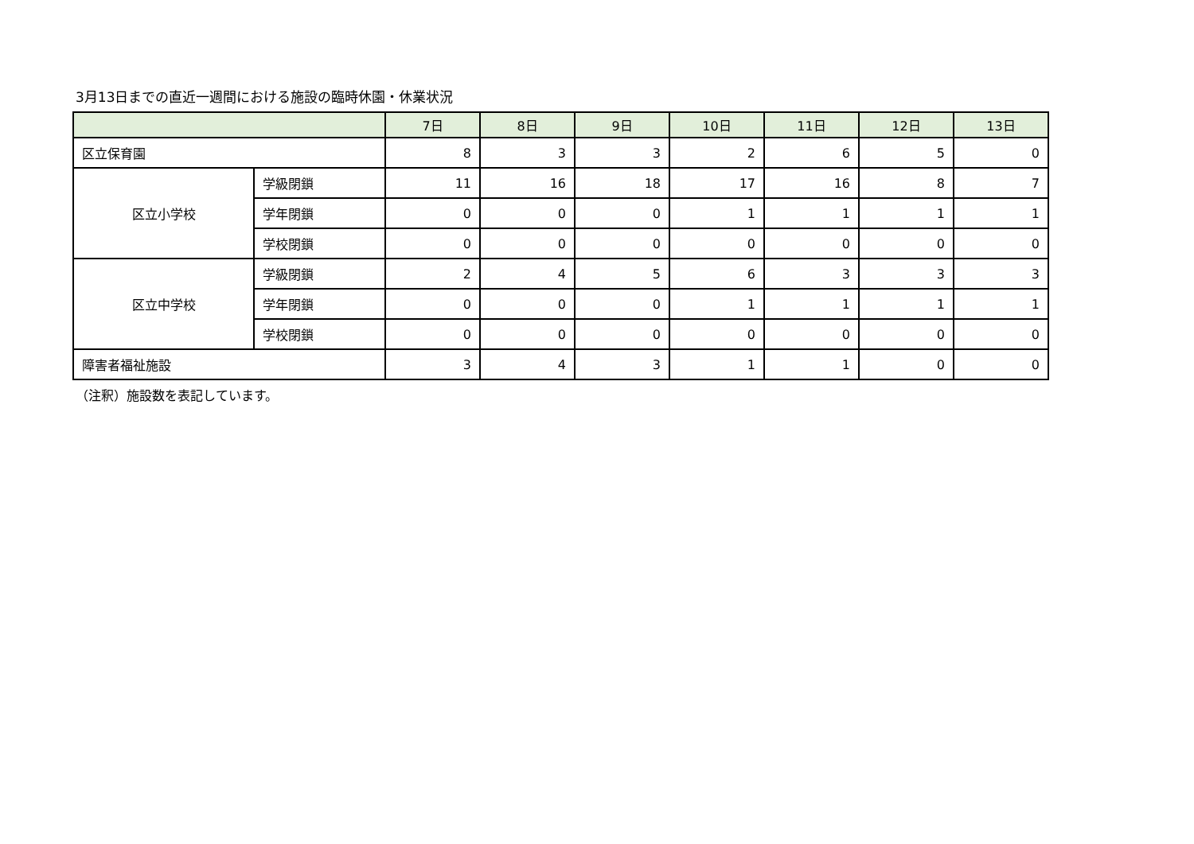3月13日までの直近一週間における施設の臨時休園・休業状況
| | | 7日 | 8日 | 9日 | 10日 | 11日 | 12日 | 13日 |
| --- | --- | --- | --- | --- | --- | --- | --- | --- |
| 区立保育園 | | 8 | 3 | 3 | 2 | 6 | 5 | 0 |
| 区立小学校 | 学級閉鎖 | 11 | 16 | 18 | 17 | 16 | 8 | 7 |
| | 学年閉鎖 | 0 | 0 | 0 | 1 | 1 | 1 | 1 |
| | 学校閉鎖 | 0 | 0 | 0 | 0 | 0 | 0 | 0 |
| 区立中学校 | 学級閉鎖 | 2 | 4 | 5 | 6 | 3 | 3 | 3 |
| | 学年閉鎖 | 0 | 0 | 0 | 1 | 1 | 1 | 1 |
| | 学校閉鎖 | 0 | 0 | 0 | 0 | 0 | 0 | 0 |
| 障害者福祉施設 | | 3 | 4 | 3 | 1 | 1 | 0 | 0 |
（注釈）施設数を表記しています。